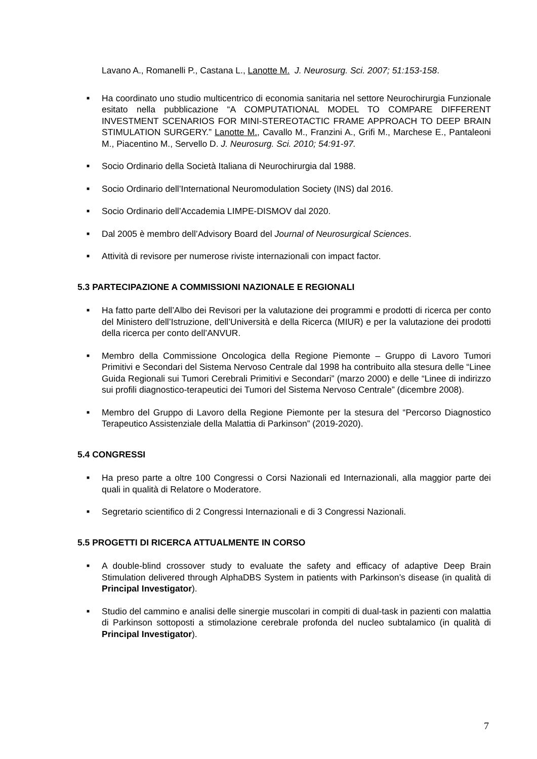Lavano A., Romanelli P., Castana L., Lanotte M. J. Neurosurg. Sci. 2007; 51:153-158.
■
Ha coordinato uno studio multicentrico di economia sanitaria nel settore Neurochirurgia Funzionale esitato nella pubblicazione “A COMPUTATIONAL MODEL TO COMPARE DIFFERENT INVESTMENT SCENARIOS FOR MINI-STEREOTACTIC FRAME APPROACH TO DEEP BRAIN STIMULATION SURGERY.” Lanotte M., Cavallo M., Franzini A., Grifi M., Marchese E., Pantaleoni M., Piacentino M., Servello D. J. Neurosurg. Sci. 2010; 54:91-97.
■
Socio Ordinario della Società Italiana di Neurochirurgia dal 1988.
■
Socio Ordinario dell’International Neuromodulation Society (INS) dal 2016.
■
Socio Ordinario dell’Accademia LIMPE-DISMOV dal 2020.
■
Dal 2005 è membro dell’Advisory Board del Journal of Neurosurgical Sciences.
■
Attività di revisore per numerose riviste internazionali con impact factor.
5.3 PARTECIPAZIONE A COMMISSIONI NAZIONALE E REGIONALI
■
Ha fatto parte dell’Albo dei Revisori per la valutazione dei programmi e prodotti di ricerca per conto del Ministero dell’Istruzione, dell’Università e della Ricerca (MIUR) e per la valutazione dei prodotti della ricerca per conto dell’ANVUR.
■
Membro della Commissione Oncologica della Regione Piemonte – Gruppo di Lavoro Tumori Primitivi e Secondari del Sistema Nervoso Centrale dal 1998 ha contribuito alla stesura delle “Linee Guida Regionali sui Tumori Cerebrali Primitivi e Secondari” (marzo 2000) e delle “Linee di indirizzo sui profili diagnostico-terapeutici dei Tumori del Sistema Nervoso Centrale” (dicembre 2008).
■
Membro del Gruppo di Lavoro della Regione Piemonte per la stesura del “Percorso Diagnostico Terapeutico Assistenziale della Malattia di Parkinson” (2019-2020).
5.4 CONGRESSI
■
Ha preso parte a oltre 100 Congressi o Corsi Nazionali ed Internazionali, alla maggior parte dei quali in qualità di Relatore o Moderatore.
■
Segretario scientifico di 2 Congressi Internazionali e di 3 Congressi Nazionali.
5.5 PROGETTI DI RICERCA ATTUALMENTE IN CORSO
■
A double-blind crossover study to evaluate the safety and efficacy of adaptive Deep Brain Stimulation delivered through AlphaDBS System in patients with Parkinson’s disease (in qualità di Principal Investigator).
■
Studio del cammino e analisi delle sinergie muscolari in compiti di dual-task in pazienti con malattia di Parkinson sottoposti a stimolazione cerebrale profonda del nucleo subtalamico (in qualità di Principal Investigator).
7